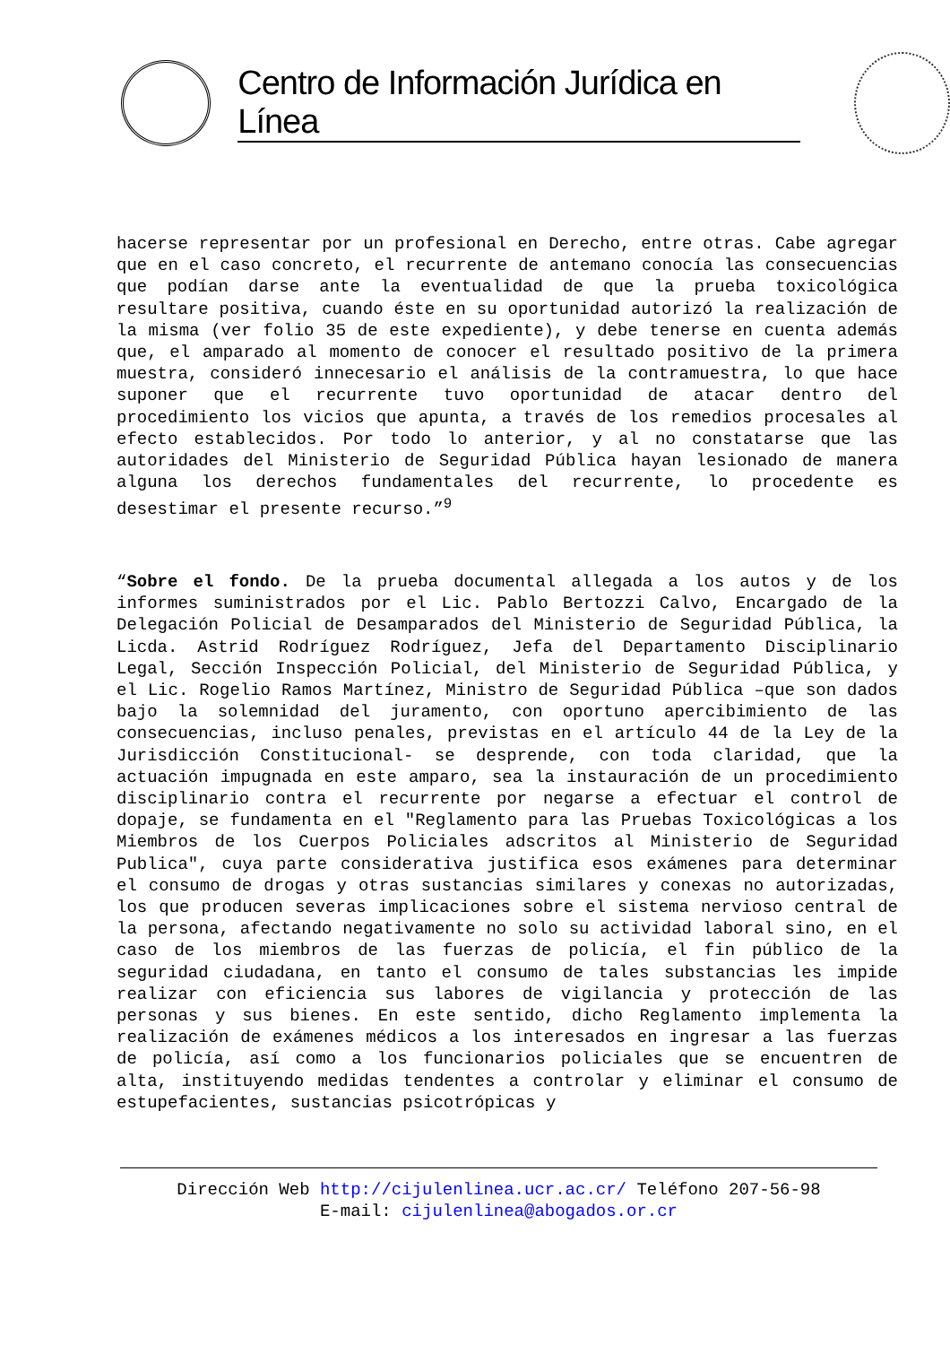Centro de Información Jurídica en Línea
hacerse representar por un profesional en Derecho, entre otras. Cabe agregar que en el caso concreto, el recurrente de antemano conocía las consecuencias que podían darse ante la eventualidad de que la prueba toxicológica resultare positiva, cuando éste en su oportunidad autorizó la realización de la misma (ver folio 35 de este expediente), y debe tenerse en cuenta además que, el amparado al momento de conocer el resultado positivo de la primera muestra, consideró innecesario el análisis de la contramuestra, lo que hace suponer que el recurrente tuvo oportunidad de atacar dentro del procedimiento los vicios que apunta, a través de los remedios procesales al efecto establecidos. Por todo lo anterior, y al no constatarse que las autoridades del Ministerio de Seguridad Pública hayan lesionado de manera alguna los derechos fundamentales del recurrente, lo procedente es desestimar el presente recurso.”<sup>9</sup>
“Sobre el fondo. De la prueba documental allegada a los autos y de los informes suministrados por el Lic. Pablo Bertozzi Calvo, Encargado de la Delegación Policial de Desamparados del Ministerio de Seguridad Pública, la Licda. Astrid Rodríguez Rodríguez, Jefa del Departamento Disciplinario Legal, Sección Inspección Policial, del Ministerio de Seguridad Pública, y el Lic. Rogelio Ramos Martínez, Ministro de Seguridad Pública –que son dados bajo la solemnidad del juramento, con oportuno apercibimiento de las consecuencias, incluso penales, previstas en el artículo 44 de la Ley de la Jurisdicción Constitucional- se desprende, con toda claridad, que la actuación impugnada en este amparo, sea la instauración de un procedimiento disciplinario contra el recurrente por negarse a efectuar el control de dopaje, se fundamenta en el "Reglamento para las Pruebas Toxicológicas a los Miembros de los Cuerpos Policiales adscritos al Ministerio de Seguridad Publica", cuya parte considerativa justifica esos exámenes para determinar el consumo de drogas y otras sustancias similares y conexas no autorizadas, los que producen severas implicaciones sobre el sistema nervioso central de la persona, afectando negativamente no solo su actividad laboral sino, en el caso de los miembros de las fuerzas de policía, el fin público de la seguridad ciudadana, en tanto el consumo de tales substancias les impide realizar con eficiencia sus labores de vigilancia y protección de las personas y sus bienes. En este sentido, dicho Reglamento implementa la realización de exámenes médicos a los interesados en ingresar a las fuerzas de policía, así como a los funcionarios policiales que se encuentren de alta, instituyendo medidas tendentes a controlar y eliminar el consumo de estupefacientes, sustancias psicotrópicas y
Dirección Web http://cijulenlinea.ucr.ac.cr/ Teléfono 207-56-98
E-mail: cijulenlinea@abogados.or.cr